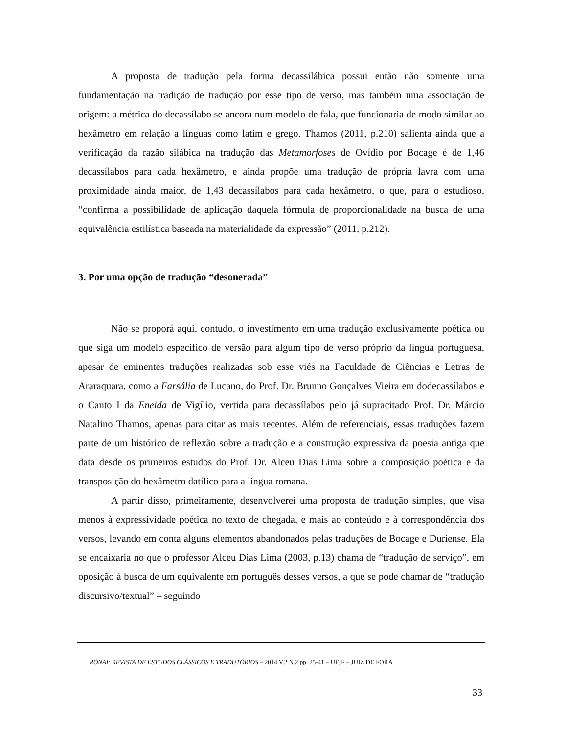A proposta de tradução pela forma decassilábica possui então não somente uma fundamentação na tradição de tradução por esse tipo de verso, mas também uma associação de origem: a métrica do decassílabo se ancora num modelo de fala, que funcionaria de modo similar ao hexâmetro em relação a línguas como latim e grego. Thamos (2011, p.210) salienta ainda que a verificação da razão silábica na tradução das Metamorfoses de Ovídio por Bocage é de 1,46 decassílabos para cada hexâmetro, e ainda propõe uma tradução de própria lavra com uma proximidade ainda maior, de 1,43 decassílabos para cada hexâmetro, o que, para o estudioso, “confirma a possibilidade de aplicação daquela fórmula de proporcionalidade na busca de uma equivalência estilística baseada na materialidade da expressão” (2011, p.212).
3. Por uma opção de tradução “desonerada”
Não se proporá aqui, contudo, o investimento em uma tradução exclusivamente poética ou que siga um modelo específico de versão para algum tipo de verso próprio da língua portuguesa, apesar de eminentes traduções realizadas sob esse viés na Faculdade de Ciências e Letras de Araraquara, como a Farsália de Lucano, do Prof. Dr. Brunno Gonçalves Vieira em dodecassílabos e o Canto I da Eneida de Vigílio, vertida para decassílabos pelo já supracitado Prof. Dr. Márcio Natalino Thamos, apenas para citar as mais recentes. Além de referenciais, essas traduções fazem parte de um histórico de reflexão sobre a tradução e a construção expressiva da poesia antiga que data desde os primeiros estudos do Prof. Dr. Alceu Dias Lima sobre a composição poética e da transposição do hexâmetro datílico para a língua romana.
A partir disso, primeiramente, desenvolverei uma proposta de tradução simples, que visa menos à expressividade poética no texto de chegada, e mais ao conteúdo e à correspondência dos versos, levando em conta alguns elementos abandonados pelas traduções de Bocage e Duriense. Ela se encaixaria no que o professor Alceu Dias Lima (2003, p.13) chama de “tradução de serviço”, em oposição à busca de um equivalente em português desses versos, a que se pode chamar de “tradução discursivo/textual” – seguindo
RÓNAI: REVISTA DE ESTUDOS CLÁSSICOS E TRADUTÓRIOS – 2014 V.2 N.2 pp. 25-41 – UFJF – JUIZ DE FORA
33